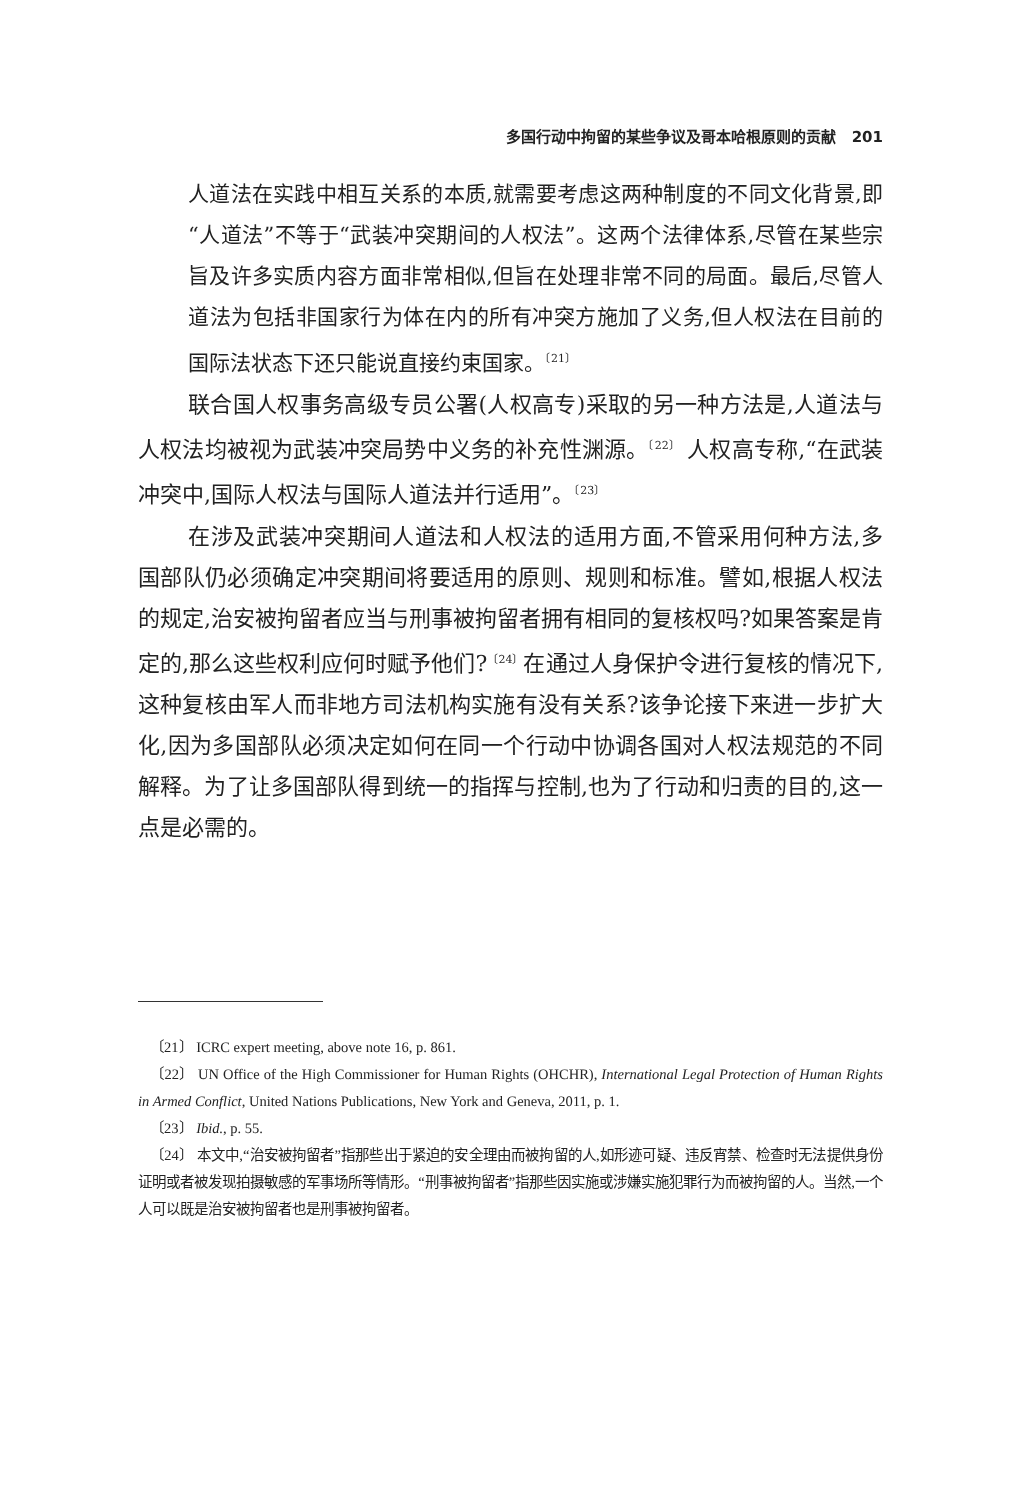多国行动中拘留的某些争议及哥本哈根原则的贡献 201
人道法在实践中相互关系的本质,就需要考虑这两种制度的不同文化背景,即“人道法”不等于“武装冲突期间的人权法”。这两个法律体系,尽管在某些宗旨及许多实质内容方面非常相似,但旨在处理非常不同的局面。最后,尽管人道法为包括非国家行为体在内的所有冲突方施加了义务,但人权法在目前的国际法状态下还只能说直接约束国家。<sup>〔21〕</sup>
联合国人权事务高级专员公署(人权高专)采取的另一种方法是,人道法与人权法均被视为武装冲突局势中义务的补充性渊源。<sup>〔22〕</sup> 人权高专称,“在武装冲突中,国际人权法与国际人道法并行适用”。<sup>〔23〕</sup>
在涉及武装冲突期间人道法和人权法的适用方面,不管采用何种方法,多国部队仍必须确定冲突期间将要适用的原则、规则和标准。譬如,根据人权法的规定,治安被拘留者应当与刑事被拘留者拥有相同的复核权吗?如果答案是肯定的,那么这些权利应何时赋予他们?<sup>〔24〕</sup>在通过人身保护令进行复核的情况下,这种复核由军人而非地方司法机构实施有没有关系?该争论接下来进一步扩大化,因为多国部队必须决定如何在同一个行动中协调各国对人权法规范的不同解释。为了让多国部队得到统一的指挥与控制,也为了行动和归责的目的,这一点是必需的。
〔21〕 ICRC expert meeting, above note 16, p. 861.
〔22〕 UN Office of the High Commissioner for Human Rights (OHCHR), International Legal Protection of Human Rights in Armed Conflict, United Nations Publications, New York and Geneva, 2011, p. 1.
〔23〕 Ibid., p. 55.
〔24〕 本文中,“治安被拘留者”指那些出于紧迫的安全理由而被拘留的人,如形迹可疑、违反宵禁、检查时无法提供身份证明或者被发现拍摄敏感的军事场所等情形。“刑事被拘留者”指那些因实施或涉嫌实施犯罪行为而被拘留的人。当然,一个人可以既是治安被拘留者也是刑事被拘留者。